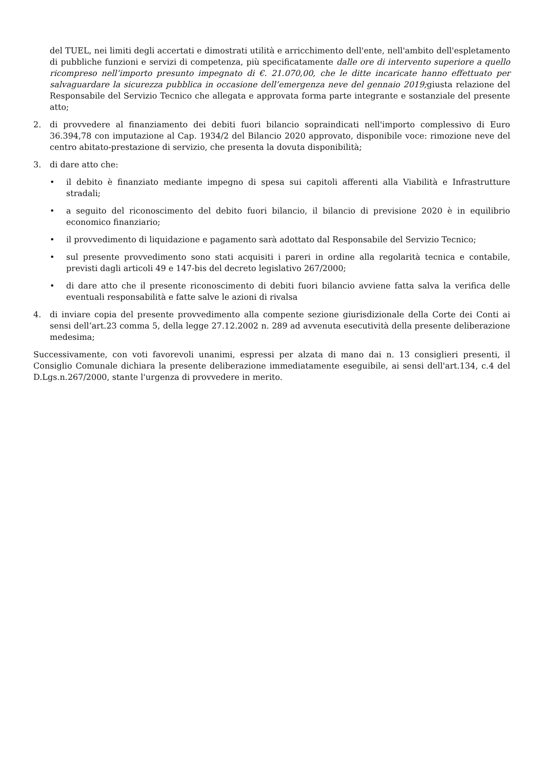del TUEL, nei limiti degli accertati e dimostrati utilità e arricchimento dell'ente, nell'ambito dell'espletamento di pubbliche funzioni e servizi di competenza, più specificatamente dalle ore di intervento superiore a quello ricompreso nell’importo presunto impegnato di €. 21.070,00, che le ditte incaricate hanno effettuato per salvaguardare la sicurezza pubblica in occasione dell’emergenza neve del gennaio 2019; giusta relazione del Responsabile del Servizio Tecnico che allegata e approvata forma parte integrante e sostanziale del presente atto;
2. di provvedere al finanziamento dei debiti fuori bilancio sopraindicati nell'importo complessivo di Euro 36.394,78 con imputazione al Cap. 1934/2 del Bilancio 2020 approvato, disponibile voce: rimozione neve del centro abitato-prestazione di servizio, che presenta la dovuta disponibilità;
3. di dare atto che:
• il debito è finanziato mediante impegno di spesa sui capitoli afferenti alla Viabilità e Infrastrutture stradali;
• a seguito del riconoscimento del debito fuori bilancio, il bilancio di previsione 2020 è in equilibrio economico finanziario;
• il provvedimento di liquidazione e pagamento sarà adottato dal Responsabile del Servizio Tecnico;
• sul presente provvedimento sono stati acquisiti i pareri in ordine alla regolarità tecnica e contabile, previsti dagli articoli 49 e 147-bis del decreto legislativo 267/2000;
• di dare atto che il presente riconoscimento di debiti fuori bilancio avviene fatta salva la verifica delle eventuali responsabilità e fatte salve le azioni di rivalsa
4. di inviare copia del presente provvedimento alla compente sezione giurisdizionale della Corte dei Conti ai sensi dell’art.23 comma 5, della legge 27.12.2002 n. 289 ad avvenuta esecutività della presente deliberazione medesima;
Successivamente, con voti favorevoli unanimi, espressi per alzata di mano dai n. 13 consiglieri presenti, il Consiglio Comunale dichiara la presente deliberazione immediatamente eseguibile, ai sensi dell'art.134, c.4 del D.Lgs.n.267/2000, stante l'urgenza di provvedere in merito.